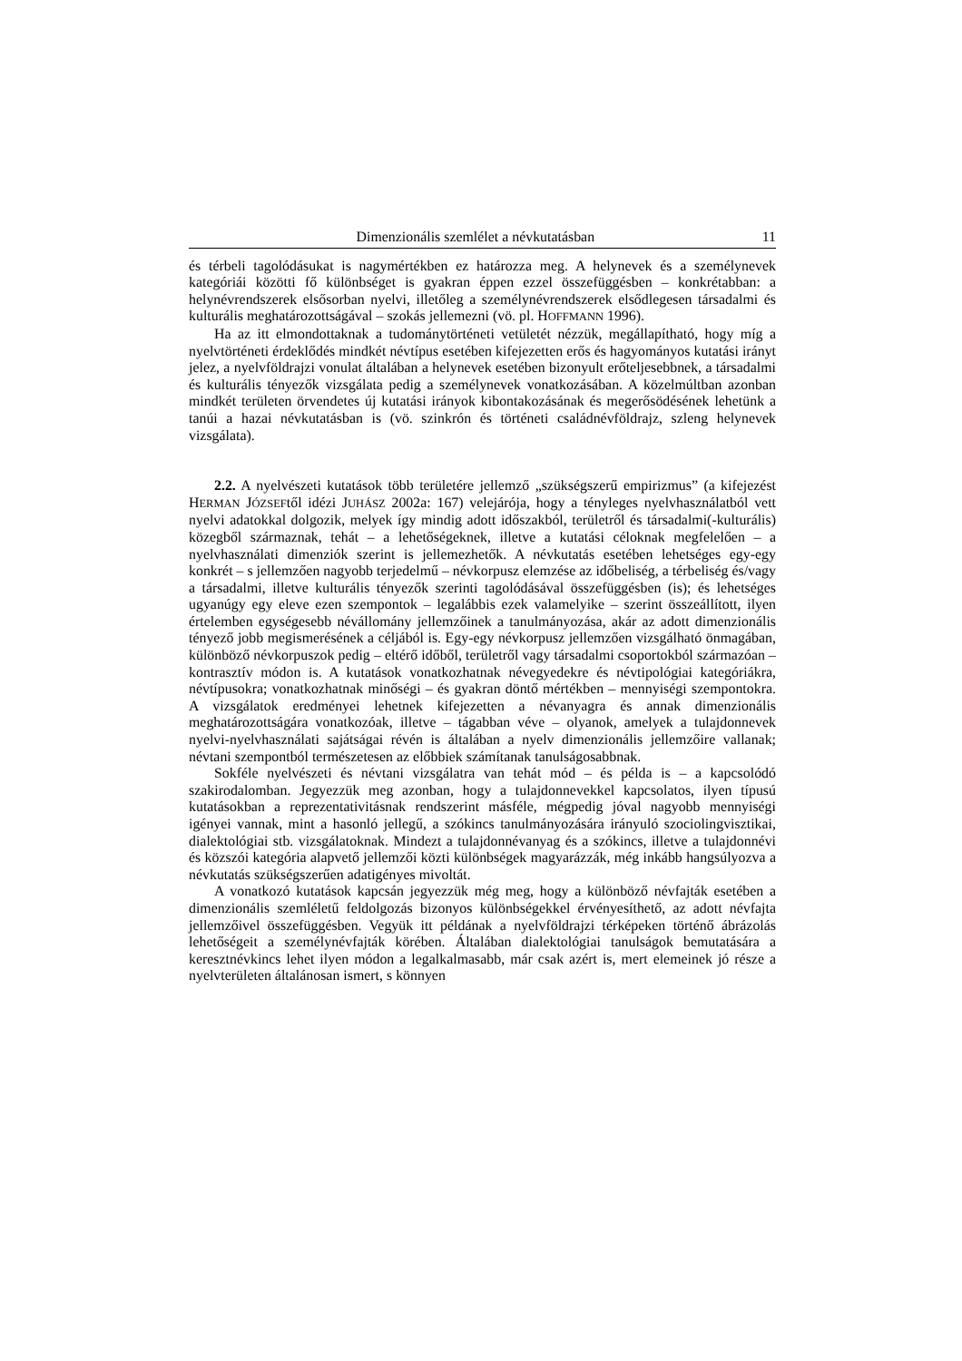Dimenzionális szemlélet a névkutatásban 11
és térbeli tagolódásukat is nagymértékben ez határozza meg. A helynevek és a személynevek kategóriái közötti fő különbséget is gyakran éppen ezzel összefüggésben – konkrétabban: a helynévrendszerek elsősorban nyelvi, illetőleg a személynévrendszerek elsődlegesen társadalmi és kulturális meghatározottságával – szokás jellemezni (vö. pl. HOFFMANN 1996).
Ha az itt elmondottaknak a tudománytörténeti vetületét nézzük, megállapítható, hogy míg a nyelvtörténeti érdeklődés mindkét névtípus esetében kifejezetten erős és hagyományos kutatási irányt jelez, a nyelvföldrajzi vonulat általában a helynevek esetében bizonyult erőteljesebbnek, a társadalmi és kulturális tényezők vizsgálata pedig a személynevek vonatkozásában. A közelmúltban azonban mindkét területen örvendetes új kutatási irányok kibontakozásának és megerősödésének lehetünk a tanúi a hazai névkutatásban is (vö. szinkrón és történeti családnévföldrajz, szleng helynevek vizsgálata).
2.2. A nyelvészeti kutatások több területére jellemző „szükségszerű empirizmus” (a kifejezést HERMAN JÓZSEFtől idézi JUHÁSZ 2002a: 167) velejárója, hogy a tényleges nyelvhasználatból vett nyelvi adatokkal dolgozik, melyek így mindig adott időszakból, területről és társadalmi(-kulturális) közegből származnak, tehát – a lehetőségeknek, illetve a kutatási céloknak megfelelően – a nyelvhasználati dimenziók szerint is jellemezhetők. A névkutatás esetében lehetséges egy-egy konkrét – s jellemzően nagyobb terjedelmű – névkorpusz elemzése az időbeliség, a térbeliség és/vagy a társadalmi, illetve kulturális tényezők szerinti tagolódásával összefüggésben (is); és lehetséges ugyanúgy egy eleve ezen szempontok – legalábbis ezek valamelyike – szerint összeállított, ilyen értelemben egységesebb névállomány jellemzőinek a tanulmányozása, akár az adott dimenzionális tényező jobb megismerésének a céljából is. Egy-egy névkorpusz jellemzően vizsgálható önmagában, különböző névkorpuszok pedig – eltérő időből, területről vagy társadalmi csoportokból származóan – kontrasztív módon is. A kutatások vonatkozhatnak névegyedekre és névtipológiai kategóriákra, névtípusokra; vonatkozhatnak minőségi – és gyakran döntő mértékben – mennyiségi szempontokra. A vizsgálatok eredményei lehetnek kifejezetten a névanyagra és annak dimenzionális meghatározottságára vonatkozóak, illetve – tágabban véve – olyanok, amelyek a tulajdonnevek nyelvi-nyelvhasználati sajátságai révén is általában a nyelv dimenzionális jellemzőire vallanak; névtani szempontból természetesen az előbbiek számítanak tanulságosabbnak.
Sokféle nyelvészeti és névtani vizsgálatra van tehát mód – és példa is – a kapcsolódó szakirodalomban. Jegyezzük meg azonban, hogy a tulajdonnevekkel kapcsolatos, ilyen típusú kutatásokban a reprezentativitásnak rendszerint másféle, mégpedig jóval nagyobb mennyiségi igényei vannak, mint a hasonló jellegű, a szókincs tanulmányozására irányuló szociolingvisztikai, dialektológiai stb. vizsgálatoknak. Mindezt a tulajdonnévanyag és a szókincs, illetve a tulajdonnévi és közszói kategória alapvető jellemzői közti különbségek magyarázzák, még inkább hangsúlyozva a névkutatás szükségszerűen adatigényes mivoltát.
A vonatkozó kutatások kapcsán jegyezzük még meg, hogy a különböző névfajták esetében a dimenzionális szemléletű feldolgozás bizonyos különbségekkel érvényesíthető, az adott névfajta jellemzőivel összefüggésben. Vegyük itt példának a nyelvföldrajzi térképeken történő ábrázolás lehetőségeit a személynévfajták körében. Általában dialektológiai tanulságok bemutatására a keresztnévkincs lehet ilyen módon a legalkalmasabb, már csak azért is, mert elemeinek jó része a nyelvterületen általánosan ismert, s könnyen